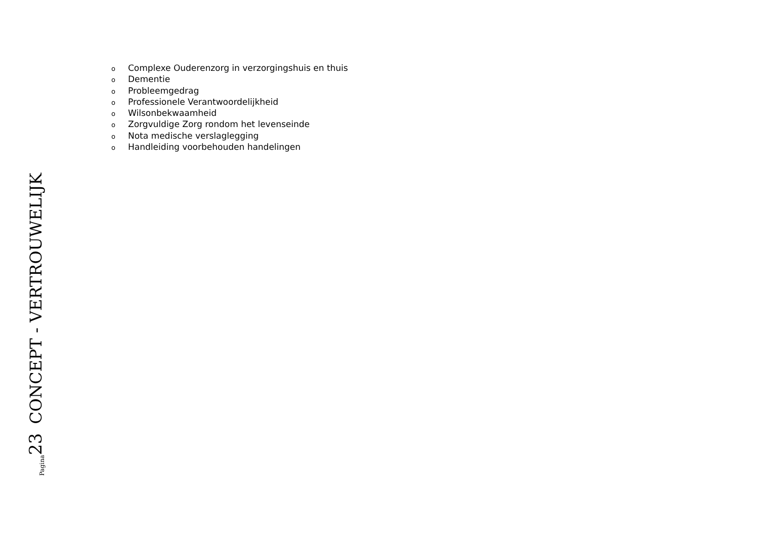o Complexe Ouderenzorg in verzorgingshuis en thuis
o Dementie
o Probleemgedrag
o Professionele Verantwoordelijkheid
o Wilsonbekwaamheid
o Zorgvuldige Zorg rondom het levenseinde
o Nota medische verslaglegging
o Handleiding voorbehouden handelingen
Pagina 23 CONCEPT - VERTROUWELIJK